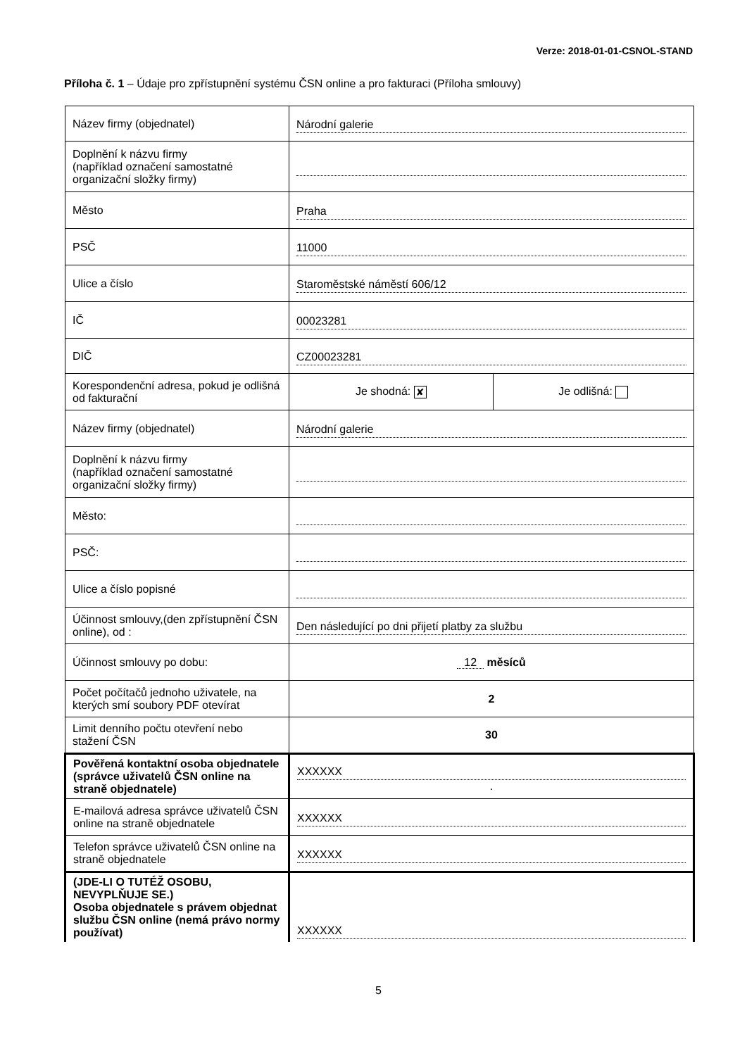Verze: 2018-01-01-CSNOL-STAND
Příloha č. 1 – Údaje pro zpřístupnění systému ČSN online a pro fakturaci (Příloha smlouvy)
| Název firmy (objednatel) | Národní galerie | |
| Doplnění k názvu firmy (například označení samostatné organizační složky firmy) | | |
| Město | Praha | |
| PSČ | 11000 | |
| Ulice a číslo | Staroměstské náměstí 606/12 | |
| IČ | 00023281 | |
| DIČ | CZ00023281 | |
| Korespondenční adresa, pokud je odlišná od fakturační | Je shodná: ✘ | Je odlišná: |
| Název firmy (objednatel) | Národní galerie | |
| Doplnění k názvu firmy (například označení samostatné organizační složky firmy) | | |
| Město: | | |
| PSČ: | | |
| Ulice a číslo popisné | | |
| Účinnost smlouvy,(den zpřístupnění ČSN online), od : | Den následující po dni přijetí platby za službu | |
| Účinnost smlouvy po dobu: | 12 měsíců | |
| Počet počítačů jednoho uživatele, na kterých smí soubory PDF otevírat | 2 | |
| Limit denního počtu otevření nebo stažení ČSN | 30 | |
| Pověřená kontaktní osoba objednatele (správce uživatelů ČSN online na straně objednatele) | XXXXXX . | |
| E-mailová adresa správce uživatelů ČSN online na straně objednatele | XXXXXX | |
| Telefon správce uživatelů ČSN online na straně objednatele | XXXXXX | |
| (JDE-LI O TUTÉŽ OSOBU, NEVYPLŇUJE SE.) Osoba objednatele s právem objednat službu ČSN online (nemá právo normy používat) | XXXXXX | |
5